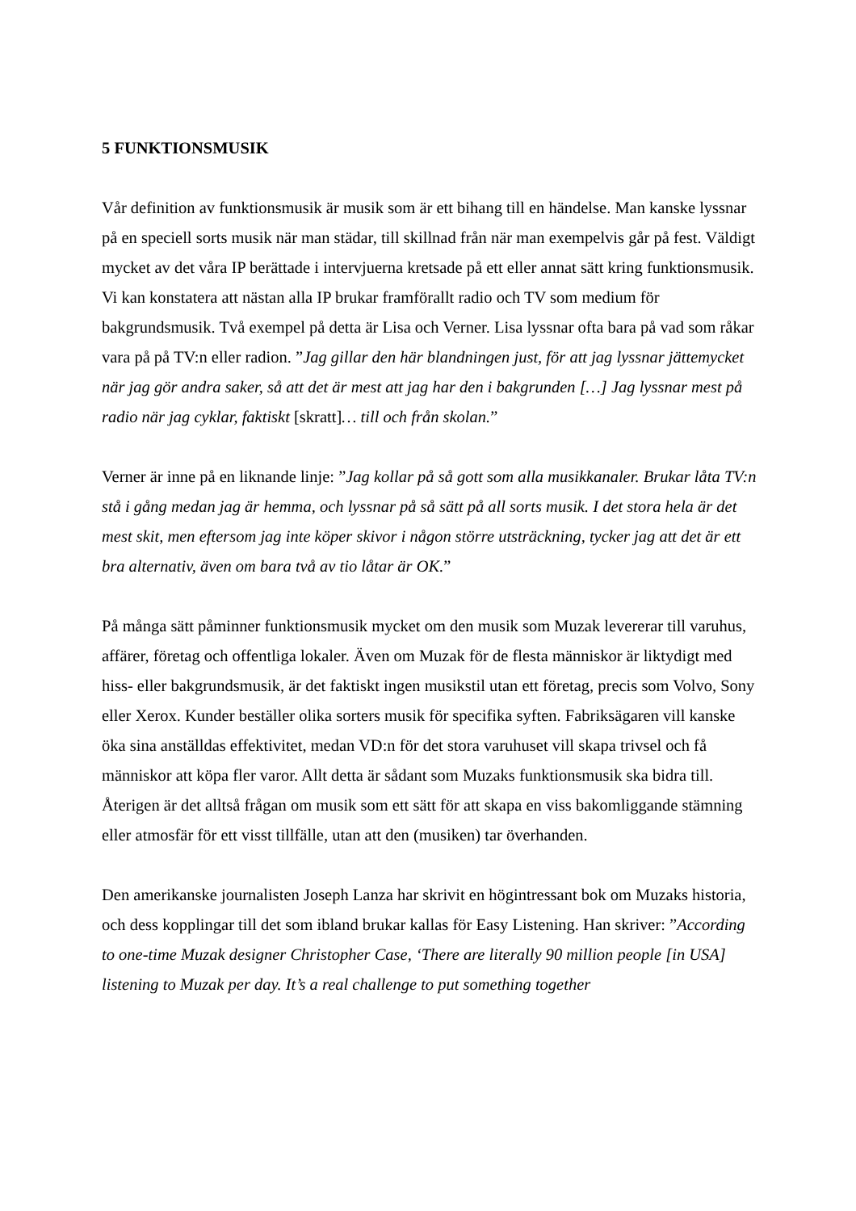5 FUNKTIONSMUSIK
Vår definition av funktionsmusik är musik som är ett bihang till en händelse. Man kanske lyssnar på en speciell sorts musik när man städar, till skillnad från när man exempelvis går på fest. Väldigt mycket av det våra IP berättade i intervjuerna kretsade på ett eller annat sätt kring funktionsmusik. Vi kan konstatera att nästan alla IP brukar framförallt radio och TV som medium för bakgrundsmusik. Två exempel på detta är Lisa och Verner. Lisa lyssnar ofta bara på vad som råkar vara på på TV:n eller radion. ”Jag gillar den här blandningen just, för att jag lyssnar jättemycket när jag gör andra saker, så att det är mest att jag har den i bakgrunden […] Jag lyssnar mest på radio när jag cyklar, faktiskt [skratt]… till och från skolan.”
Verner är inne på en liknande linje: ”Jag kollar på så gott som alla musikkanaler. Brukar låta TV:n stå i gång medan jag är hemma, och lyssnar på så sätt på all sorts musik. I det stora hela är det mest skit, men eftersom jag inte köper skivor i någon större utsträckning, tycker jag att det är ett bra alternativ, även om bara två av tio låtar är OK.”
På många sätt påminner funktionsmusik mycket om den musik som Muzak levererar till varuhus, affärer, företag och offentliga lokaler. Även om Muzak för de flesta människor är liktydigt med hiss- eller bakgrundsmusik, är det faktiskt ingen musikstil utan ett företag, precis som Volvo, Sony eller Xerox. Kunder beställer olika sorters musik för specifika syften. Fabriksägaren vill kanske öka sina anställdas effektivitet, medan VD:n för det stora varuhuset vill skapa trivsel och få människor att köpa fler varor. Allt detta är sådant som Muzaks funktionsmusik ska bidra till. Återigen är det alltså frågan om musik som ett sätt för att skapa en viss bakomliggande stämning eller atmosfär för ett visst tillfälle, utan att den (musiken) tar överhanden.
Den amerikanske journalisten Joseph Lanza har skrivit en högintressant bok om Muzaks historia, och dess kopplingar till det som ibland brukar kallas för Easy Listening. Han skriver: ”According to one-time Muzak designer Christopher Case, ‘There are literally 90 million people [in USA] listening to Muzak per day. It’s a real challenge to put something together